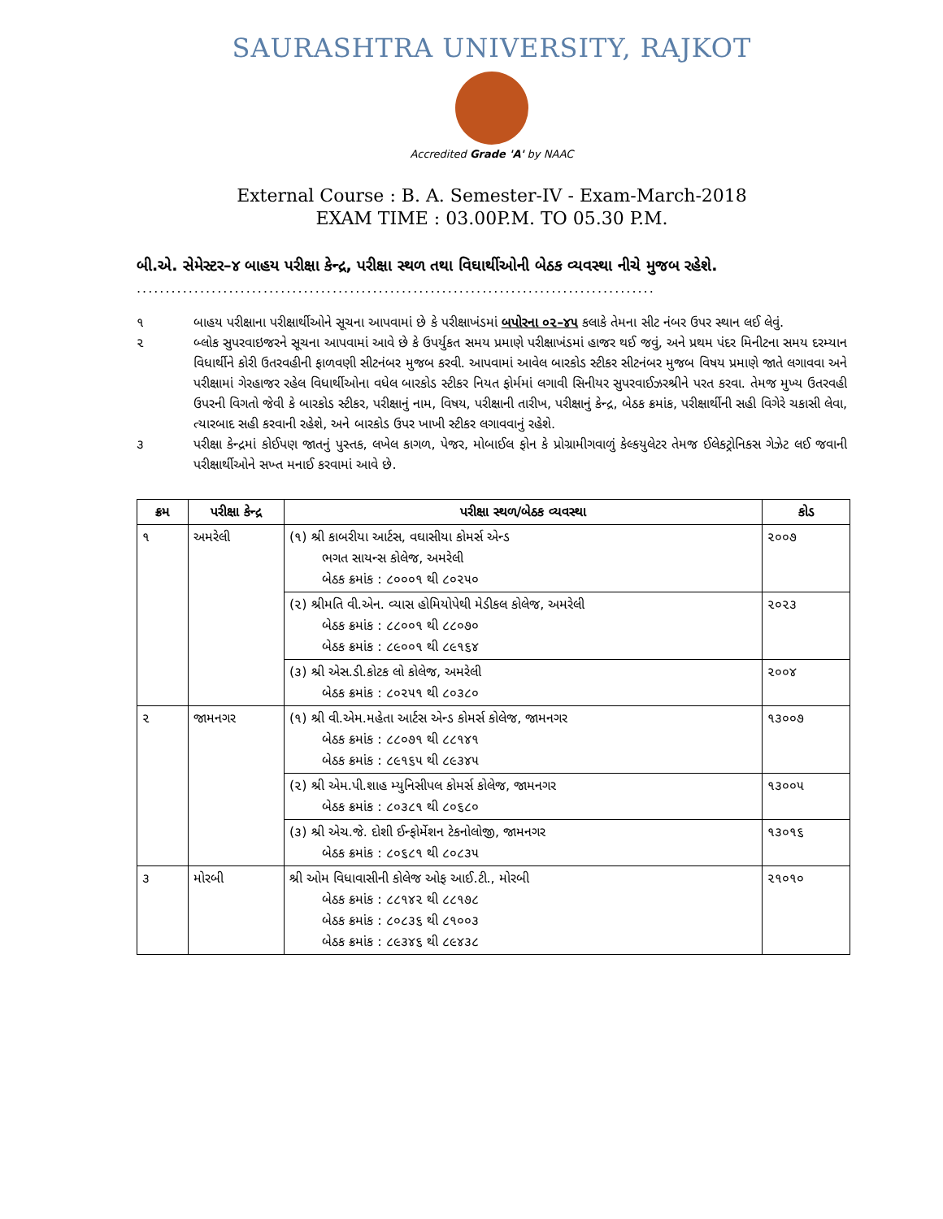SAURASHTRA UNIVERSITY, RAJKOT
Accredited Grade 'A' by NAAC
External Course : B. A. Semester-IV - Exam-March-2018
EXAM TIME : 03.00P.M. TO 05.30 P.M.
બી.એ. સેમેસ્ટર–૪ બાહય પરીક્ષા કેન્દ્ર, પરીક્ષા સ્થળ તથા વિઘાર્થીઓની બેઠક વ્યવસ્થા નીચે મુજબ રહેશે.
..........................................................................................
૧ બાહય પરીક્ષાના પરીક્ષાર્થીઓને સૂચના આપવામાં છે કે પરીક્ષાખંડમાં બપોરના ૦૨–૪૫ કલાકે તેમના સીટ નંબર ઉપર સ્થાન લઈ લેવું.
૨ બ્લોક સુપરવાઇજરને સૂચના આપવામાં આવે છે કે ઉપર્યુકત સમય પ્રમાણે પરીક્ષાખંડમાં હાજર થઈ જવું, અને પ્રથમ પંદર મિનીટના સમય દરમ્યાન વિધાર્થીને કોરી ઉતરવહીની ફાળવણી સીટનંબર મુજબ કરવી. આપવામાં આવેલ બારકોડ સ્ટીકર સીટનંબર મુજબ વિષય પ્રમાણે જાતે લગાવવા અને પરીક્ષામાં ગેરહાજર રહેલ વિધાર્થીઓના વધેલ બારકોડ સ્ટીકર નિયત ફોર્મમાં લગાવી સિનીયર સુપરવાઈઝરશ્રીને પરત કરવા. તેમજ મુખ્ય ઉતરવહી ઉપરની વિગતો જેવી કે બારકોડ સ્ટીકર, પરીક્ષાનું નામ, વિષય, પરીક્ષાની તારીખ, પરીક્ષાનું કેન્દ્ર, બેઠક ક્રમાંક, પરીક્ષાર્થીની સહી વિગેરે ચકાસી લેવા, ત્યારબાદ સહી કરવાની રહેશે, અને બારકોડ ઉપર ખાખી સ્ટીકર લગાવવાનું રહેશે.
૩ પરીક્ષા કેન્દ્રમાં કોઈપણ જાતનું પુસ્તક, લખેલ કાગળ, પેજર, મોબાઈલ ફોન કે પ્રોગ્રામીગવાળું કેલ્કયુલેટર તેમજ ઈલેકટ્રોનિકસ ગેઝેટ લઈ જવાની પરીક્ષાર્થીઓને સખ્ત મનાઈ કરવામાં આવે છે.
| ક્રમ | પરીક્ષા કેન્દ્ર | પરીક્ષા સ્થળ/બેઠક વ્યવસ્થા | કોડ |
| --- | --- | --- | --- |
| ૧ | અમરેલી | (૧) શ્રી કાબરીયા આર્ટસ, વઘાસીયા કોમર્સ એન્ડ ભગત સાયન્સ કોલેજ, અમરેલી બેઠક ક્રમાંક : ૮૦૦૦૧ થી ૮૦૨૫૦ | ૨૦૦૭ |
| | | (૨) શ્રીમતિ વી.એન. વ્યાસ હોમિયોપેથી મેડીકલ કોલેજ, અમરેલી બેઠક ક્રમાંક : ૮૮૦૦૧ થી ૮૮૦૭૦ બેઠક ક્રમાંક : ૮૯૦૦૧ થી ૮૯૧૬૪ | ૨૦૨૩ |
| | | (૩) શ્રી એસ.ડી.કોટક લો કોલેજ, અમરેલી બેઠક ક્રમાંક : ૮૦૨૫૧ થી ૮૦૩૮૦ | ૨૦૦૪ |
| ૨ | જામનગર | (૧) શ્રી વી.એમ.મહેતા આર્ટસ એન્ડ કોમર્સ કોલેજ, જામનગર બેઠક ક્રમાંક : ૮૮૦૭૧ થી ૮૮૧૪૧ બેઠક ક્રમાંક : ૮૯૧૬૫ થી ૮૯૩૪૫ | ૧૩૦૦૭ |
| | | (૨) શ્રી એમ.પી.શાહ મ્યુનિસીપલ કોમર્સ કોલેજ, જામનગર બેઠક ક્રમાંક : ૮૦૩૮૧ થી ૮૦૬૮૦ | ૧૩૦૦૫ |
| | | (૩) શ્રી એચ.જે. દોશી ઈન્ફોર્મેશન ટેકનોલોજી, જામનગર બેઠક ક્રમાંક : ૮૦૬૮૧ થી ૮૦૮૩૫ | ૧૩૦૧૬ |
| ૩ | મોરબી | શ્રી ઓમ વિધાવાસીની કોલેજ ઓફ આઈ.ટી., મોરબી બેઠક ક્રમાંક : ૮૮૧૪૨ થી ૮૮૧૭૮ બેઠક ક્રમાંક : ૮૦૮૩૬ થી ૮૧૦૦૩ બેઠક ક્રમાંક : ૮૯૩૪૬ થી ૮૯૪૩૮ | ૨૧૦૧૦ |